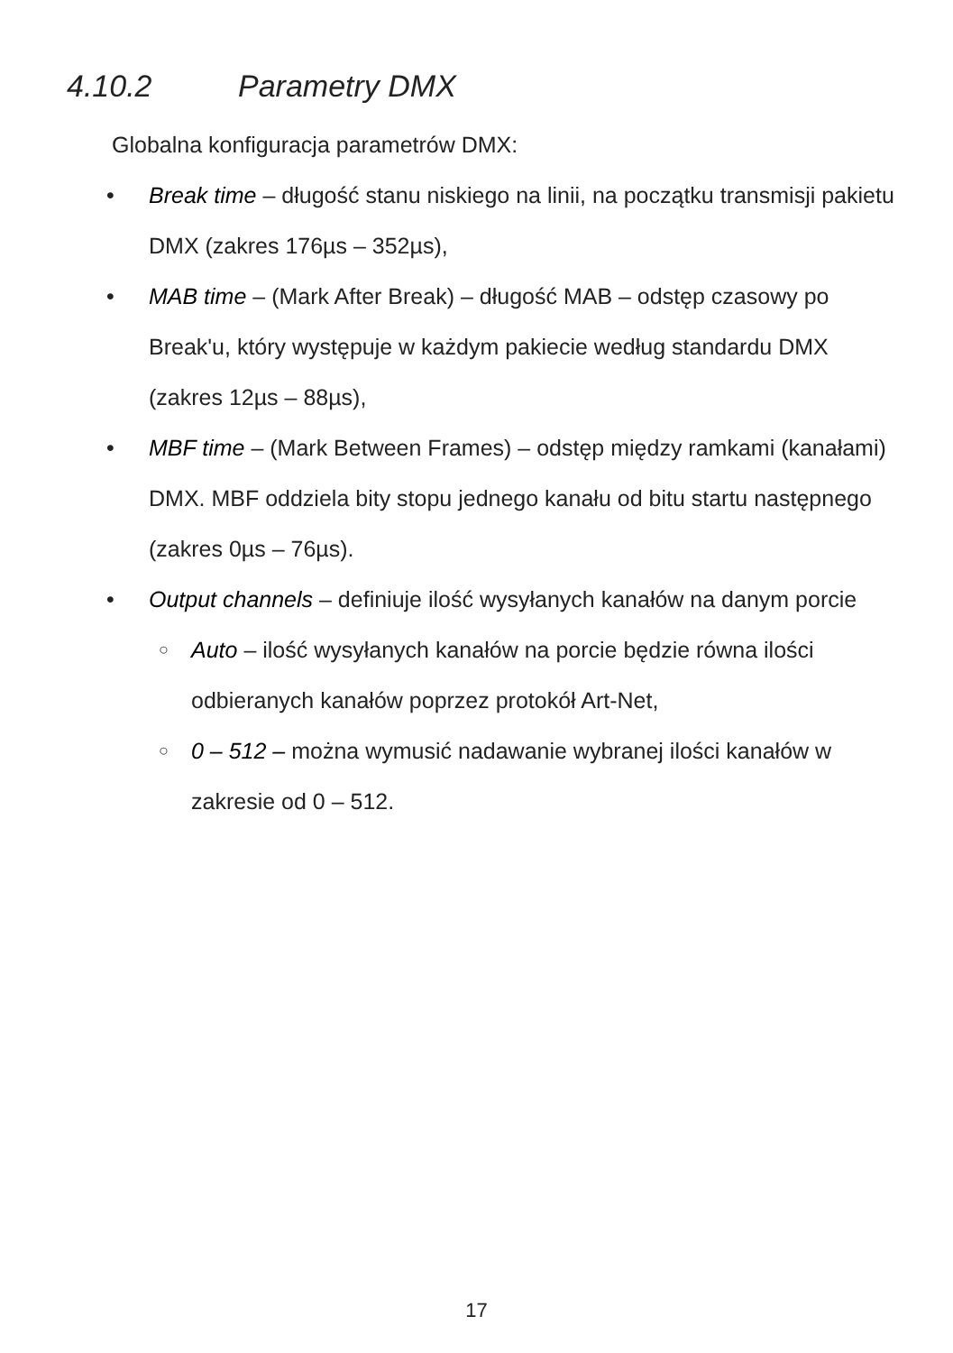4.10.2 Parametry DMX
Globalna konfiguracja parametrów DMX:
• Break time – długość stanu niskiego na linii, na początku transmisji pakietu DMX (zakres 176µs – 352µs),
• MAB time – (Mark After Break) – długość MAB – odstęp czasowy po Break'u, który występuje w każdym pakiecie według standardu DMX (zakres 12µs – 88µs),
• MBF time – (Mark Between Frames) – odstęp między ramkami (kanałami) DMX. MBF oddziela bity stopu jednego kanału od bitu startu następnego (zakres 0µs – 76µs).
• Output channels – definiuje ilość wysyłanych kanałów na danym porcie
○ Auto – ilość wysyłanych kanałów na porcie będzie równa ilości odbieranych kanałów poprzez protokół Art-Net,
○ 0 – 512 – można wymusić nadawanie wybranej ilości kanałów w zakresie od 0 – 512.
17